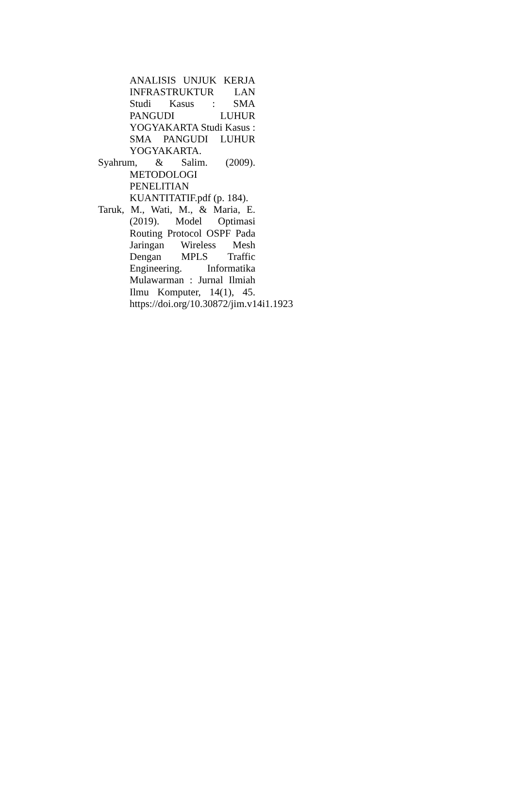ANALISIS UNJUK KERJA INFRASTRUKTUR LAN Studi Kasus : SMA PANGUDI LUHUR YOGYAKARTA Studi Kasus : SMA PANGUDI LUHUR YOGYAKARTA.
Syahrum, & Salim. (2009). METODOLOGI PENELITIAN KUANTITATIF.pdf (p. 184).
Taruk, M., Wati, M., & Maria, E. (2019). Model Optimasi Routing Protocol OSPF Pada Jaringan Wireless Mesh Dengan MPLS Traffic Engineering. Informatika Mulawarman : Jurnal Ilmiah Ilmu Komputer, 14(1), 45. https://doi.org/10.30872/jim.v14i1.1923